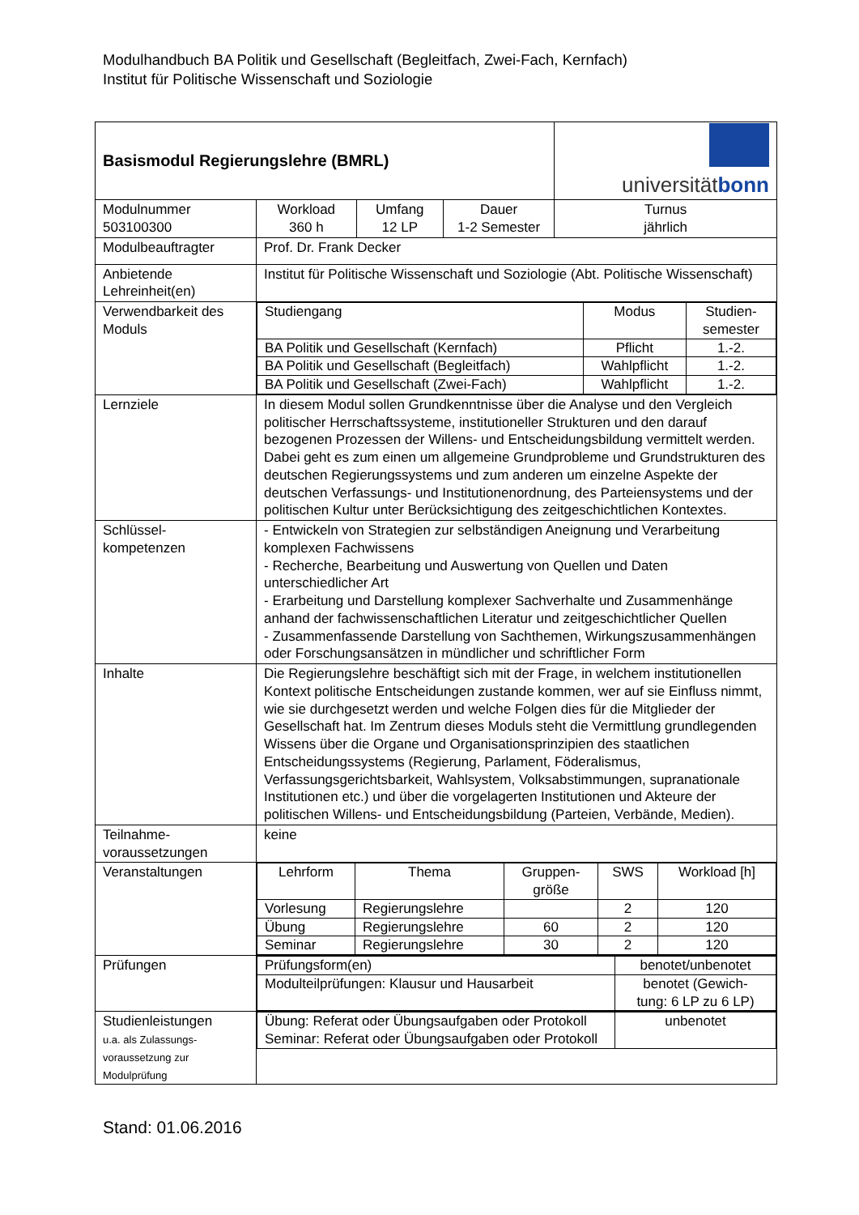Modulhandbuch BA Politik und Gesellschaft (Begleitfach, Zwei-Fach, Kernfach)
Institut für Politische Wissenschaft und Soziologie
| Basismodul Regierungslehre (BMRL) | | | | universität bonn |
| Modulnummer 503100300 | Workload 360 h | Umfang 12 LP | Dauer 1-2 Semester | Turnus jährlich |
| Modulbeauftragter | Prof. Dr. Frank Decker | | | |
| Anbietende Lehreinheit(en) | Institut für Politische Wissenschaft und Soziologie (Abt. Politische Wissenschaft) | | | |
| Verwendbarkeit des Moduls | / Studiengang / Modus / Studien- semester / / BA Politik und Gesellschaft (Kernfach) / Pflicht / 1.-2. / / BA Politik und Gesellschaft (Begleitfach) / Wahlpflicht / 1.-2. / / BA Politik und Gesellschaft (Zwei-Fach) / Wahlpflicht / 1.-2. / | | | |
| Lernziele | In diesem Modul sollen Grundkenntnisse über die Analyse und den Vergleich politischer Herrschaftssysteme, institutioneller Strukturen und den darauf bezogenen Prozessen der Willens- und Entscheidungsbildung vermittelt werden. Dabei geht es zum einen um allgemeine Grundprobleme und Grundstrukturen des deutschen Regierungssystems und zum anderen um einzelne Aspekte der deutschen Verfassungs- und Institutionenordnung, des Parteiensystems und der politischen Kultur unter Berücksichtigung des zeitgeschichtlichen Kontextes. | | | |
| Schlüssel- kompetenzen | - Entwickeln von Strategien zur selbständigen Aneignung und Verarbeitung komplexen Fachwissens - Recherche, Bearbeitung und Auswertung von Quellen und Daten unterschiedlicher Art - Erarbeitung und Darstellung komplexer Sachverhalte und Zusammenhänge anhand der fachwissenschaftlichen Literatur und zeitgeschichtlicher Quellen - Zusammenfassende Darstellung von Sachthemen, Wirkungszusammenhängen oder Forschungsansätzen in mündlicher und schriftlicher Form | | | |
| Inhalte | Die Regierungslehre beschäftigt sich mit der Frage, in welchem institutionellen Kontext politische Entscheidungen zustande kommen, wer auf sie Einfluss nimmt, wie sie durchgesetzt werden und welche Folgen dies für die Mitglieder der Gesellschaft hat. Im Zentrum dieses Moduls steht die Vermittlung grundlegenden Wissens über die Organe und Organisationsprinzipien des staatlichen Entscheidungssystems (Regierung, Parlament, Föderalismus, Verfassungsgerichtsbarkeit, Wahlsystem, Volksabstimmungen, supranationale Institutionen etc.) und über die vorgelagerten Institutionen und Akteure der politischen Willens- und Entscheidungsbildung (Parteien, Verbände, Medien). | | | |
| Teilnahme- voraussetzungen | keine | | | |
| Veranstaltungen | / Lehrform / Thema / Gruppen- größe / SWS / Workload [h] / / Vorlesung / Regierungslehre / / 2 / 120 / / Übung / Regierungslehre / 60 / 2 / 120 / / Seminar / Regierungslehre / 30 / 2 / 120 / | | | |
| Prüfungen | / Prüfungsform(en) / benotet/unbenotet / / Modulteilprüfungen: Klausur und Hausarbeit / benotet (Gewich- tung: 6 LP zu 6 LP) / | | | |
| Studienleistungen u.a. als Zulassungs- voraussetzung zur Modulprüfung | / Übung: Referat oder Übungsaufgaben oder Protokoll Seminar: Referat oder Übungsaufgaben oder Protokoll / unbenotet / | | | |
Stand: 01.06.2016